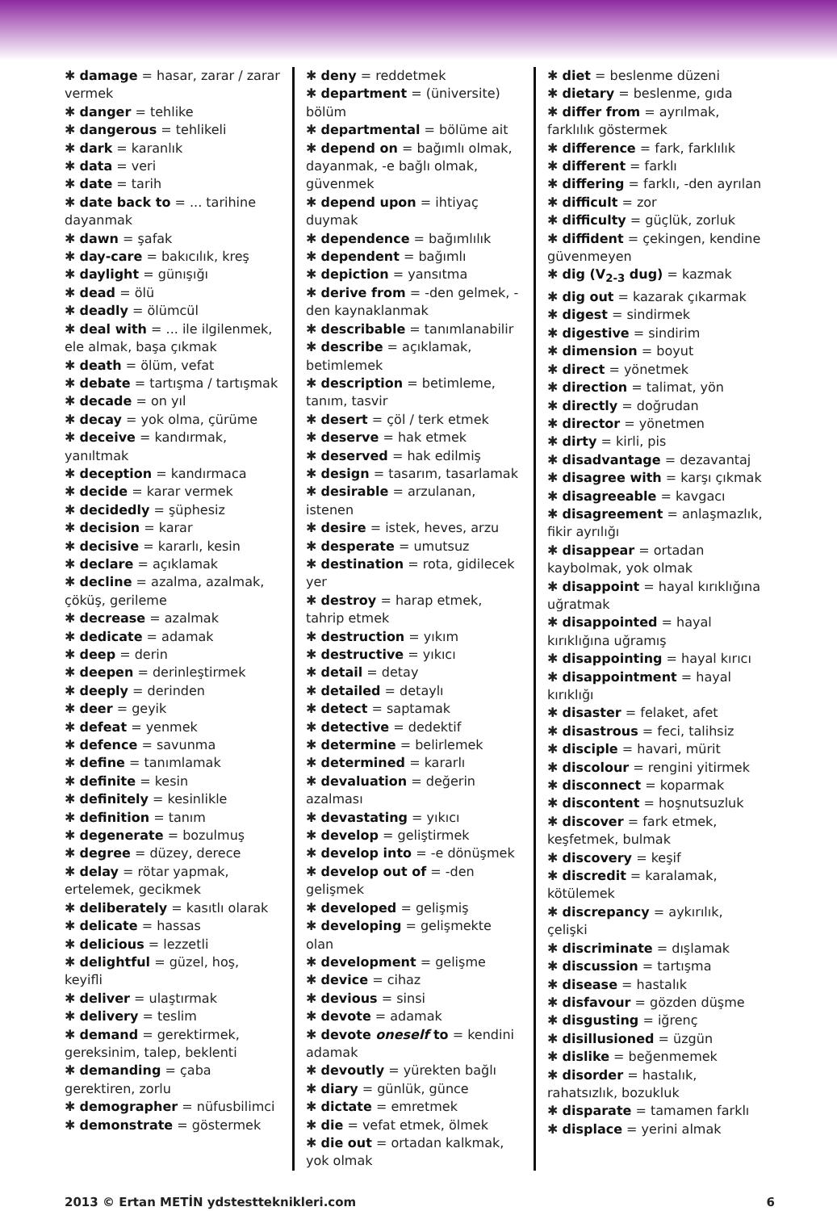✱ damage = hasar, zarar / zarar vermek
✱ danger = tehlike
✱ dangerous = tehlikeli
✱ dark = karanlık
✱ data = veri
✱ date = tarih
✱ date back to = ... tarihine dayanmak
✱ dawn = şafak
✱ day-care = bakıcılık, kreş
✱ daylight = günışığı
✱ dead = ölü
✱ deadly = ölümcül
✱ deal with = ... ile ilgilenmek, ele almak, başa çıkmak
✱ death = ölüm, vefat
✱ debate = tartışma / tartışmak
✱ decade = on yıl
✱ decay = yok olma, çürüme
✱ deceive = kandırmak, yanıltmak
✱ deception = kandırmaca
✱ decide = karar vermek
✱ decidedly = şüphesiz
✱ decision = karar
✱ decisive = kararlı, kesin
✱ declare = açıklamak
✱ decline = azalma, azalmak, çöküş, gerileme
✱ decrease = azalmak
✱ dedicate = adamak
✱ deep = derin
✱ deepen = derinleştirmek
✱ deeply = derinden
✱ deer = geyik
✱ defeat = yenmek
✱ defence = savunma
✱ define = tanımlamak
✱ definite = kesin
✱ definitely = kesinlikle
✱ definition = tanım
✱ degenerate = bozulmuş
✱ degree = düzey, derece
✱ delay = rötar yapmak, ertelemek, gecikmek
✱ deliberately = kasıtlı olarak
✱ delicate = hassas
✱ delicious = lezzetli
✱ delightful = güzel, hoş, keyifli
✱ deliver = ulaştırmak
✱ delivery = teslim
✱ demand = gerektirmek, gereksinim, talep, beklenti
✱ demanding = çaba gerektiren, zorlu
✱ demographer = nüfusbilimci
✱ demonstrate = göstermek
✱ deny = reddetmek
✱ department = (üniversite) bölüm
✱ departmental = bölüme ait
✱ depend on = bağımlı olmak, dayanmak, -e bağlı olmak, güvenmek
✱ depend upon = ihtiyaç duymak
✱ dependence = bağımlılık
✱ dependent = bağımlı
✱ depiction = yansıtma
✱ derive from = -den gelmek, -den kaynaklanmak
✱ describable = tanımlanabilir
✱ describe = açıklamak, betimlemek
✱ description = betimleme, tanım, tasvir
✱ desert = çöl / terk etmek
✱ deserve = hak etmek
✱ deserved = hak edilmiş
✱ design = tasarım, tasarlamak
✱ desirable = arzulanan, istenen
✱ desire = istek, heves, arzu
✱ desperate = umutsuz
✱ destination = rota, gidilecek yer
✱ destroy = harap etmek, tahrip etmek
✱ destruction = yıkım
✱ destructive = yıkıcı
✱ detail = detay
✱ detailed = detaylı
✱ detect = saptamak
✱ detective = dedektif
✱ determine = belirlemek
✱ determined = kararlı
✱ devaluation = değerin azalması
✱ devastating = yıkıcı
✱ develop = geliştirmek
✱ develop into = -e dönüşmek
✱ develop out of = -den gelişmek
✱ developed = gelişmiş
✱ developing = gelişmekte olan
✱ development = gelişme
✱ device = cihaz
✱ devious = sinsi
✱ devote = adamak
✱ devote oneself to = kendini adamak
✱ devoutly = yürekten bağlı
✱ diary = günlük, günce
✱ dictate = emretmek
✱ die = vefat etmek, ölmek
✱ die out = ortadan kalkmak, yok olmak
✱ diet = beslenme düzeni
✱ dietary = beslenme, gıda
✱ differ from = ayrılmak, farklılık göstermek
✱ difference = fark, farklılık
✱ different = farklı
✱ differing = farklı, -den ayrılan
✱ difficult = zor
✱ difficulty = güçlük, zorluk
✱ diffident = çekingen, kendine güvenmeyen
✱ dig (V<sub>2-3</sub> dug) = kazmak
✱ dig out = kazarak çıkarmak
✱ digest = sindirmek
✱ digestive = sindirim
✱ dimension = boyut
✱ direct = yönetmek
✱ direction = talimat, yön
✱ directly = doğrudan
✱ director = yönetmen
✱ dirty = kirli, pis
✱ disadvantage = dezavantaj
✱ disagree with = karşı çıkmak
✱ disagreeable = kavgacı
✱ disagreement = anlaşmazlık, fikir ayrılığı
✱ disappear = ortadan kaybolmak, yok olmak
✱ disappoint = hayal kırıklığına uğratmak
✱ disappointed = hayal kırıklığına uğramış
✱ disappointing = hayal kırıcı
✱ disappointment = hayal kırıklığı
✱ disaster = felaket, afet
✱ disastrous = feci, talihsiz
✱ disciple = havari, mürit
✱ discolour = rengini yitirmek
✱ disconnect = koparmak
✱ discontent = hoşnutsuzluk
✱ discover = fark etmek, keşfetmek, bulmak
✱ discovery = keşif
✱ discredit = karalamak, kötülemek
✱ discrepancy = aykırılık, çelişki
✱ discriminate = dışlamak
✱ discussion = tartışma
✱ disease = hastalık
✱ disfavour = gözden düşme
✱ disgusting = iğrenç
✱ disillusioned = üzgün
✱ dislike = beğenmemek
✱ disorder = hastalık, rahatsızlık, bozukluk
✱ disparate = tamamen farklı
✱ displace = yerini almak
2013 © Ertan METİN ydstestteknikleri.com 6